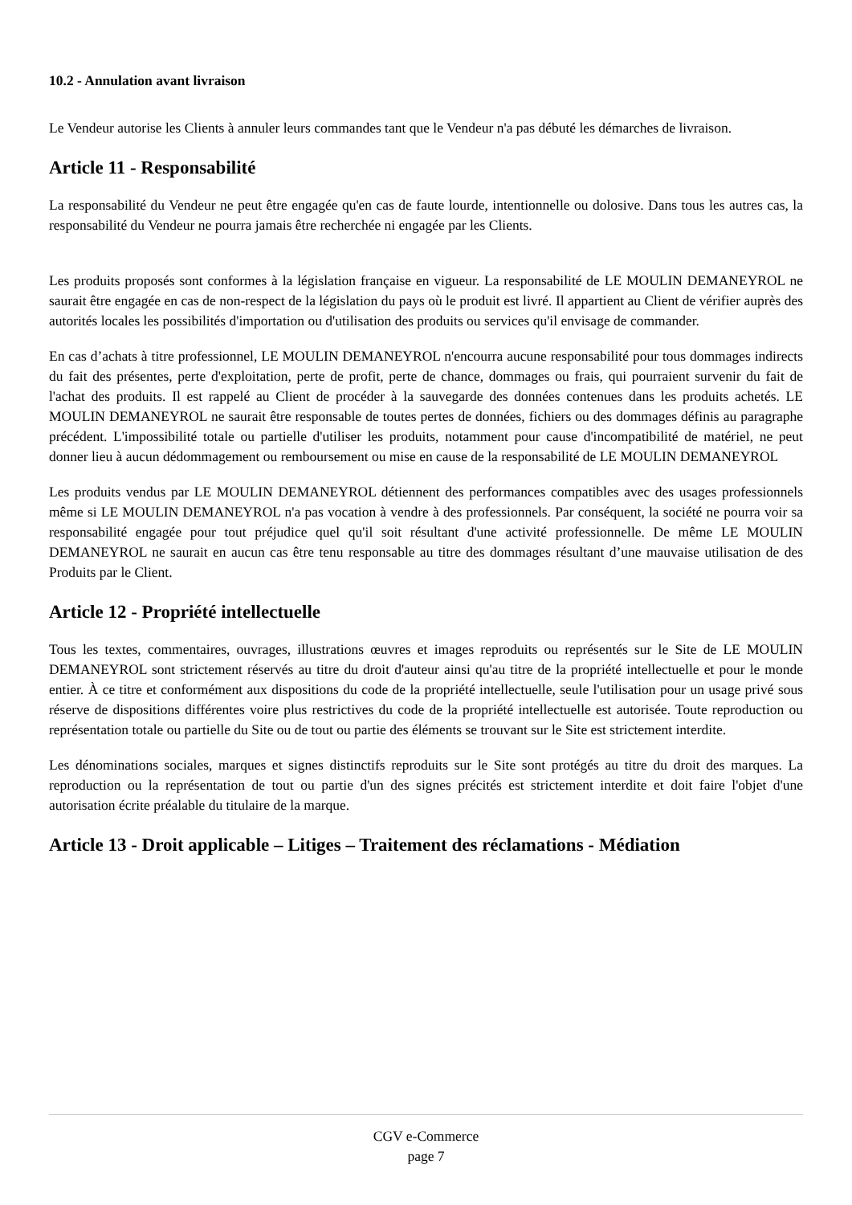10.2 - Annulation avant livraison
Le Vendeur autorise les Clients à annuler leurs commandes tant que le Vendeur n'a pas débuté les démarches de livraison.
Article 11 - Responsabilité
La responsabilité du Vendeur ne peut être engagée qu'en cas de faute lourde, intentionnelle ou dolosive. Dans tous les autres cas, la responsabilité du Vendeur ne pourra jamais être recherchée ni engagée par les Clients.
Les produits proposés sont conformes à la législation française en vigueur. La responsabilité de LE MOULIN DEMANEYROL ne saurait être engagée en cas de non-respect de la législation du pays où le produit est livré. Il appartient au Client de vérifier auprès des autorités locales les possibilités d'importation ou d'utilisation des produits ou services qu'il envisage de commander.
En cas d’achats à titre professionnel, LE MOULIN DEMANEYROL n'encourra aucune responsabilité pour tous dommages indirects du fait des présentes, perte d'exploitation, perte de profit, perte de chance, dommages ou frais, qui pourraient survenir du fait de l'achat des produits. Il est rappelé au Client de procéder à la sauvegarde des données contenues dans les produits achetés. LE MOULIN DEMANEYROL ne saurait être responsable de toutes pertes de données, fichiers ou des dommages définis au paragraphe précédent. L'impossibilité totale ou partielle d'utiliser les produits, notamment pour cause d'incompatibilité de matériel, ne peut donner lieu à aucun dédommagement ou remboursement ou mise en cause de la responsabilité de LE MOULIN DEMANEYROL
Les produits vendus par LE MOULIN DEMANEYROL détiennent des performances compatibles avec des usages professionnels même si LE MOULIN DEMANEYROL n'a pas vocation à vendre à des professionnels. Par conséquent, la société ne pourra voir sa responsabilité engagée pour tout préjudice quel qu'il soit résultant d'une activité professionnelle. De même LE MOULIN DEMANEYROL ne saurait en aucun cas être tenu responsable au titre des dommages résultant d’une mauvaise utilisation de des Produits par le Client.
Article 12 - Propriété intellectuelle
Tous les textes, commentaires, ouvrages, illustrations œuvres et images reproduits ou représentés sur le Site de LE MOULIN DEMANEYROL sont strictement réservés au titre du droit d'auteur ainsi qu'au titre de la propriété intellectuelle et pour le monde entier. À ce titre et conformément aux dispositions du code de la propriété intellectuelle, seule l'utilisation pour un usage privé sous réserve de dispositions différentes voire plus restrictives du code de la propriété intellectuelle est autorisée. Toute reproduction ou représentation totale ou partielle du Site ou de tout ou partie des éléments se trouvant sur le Site est strictement interdite.
Les dénominations sociales, marques et signes distinctifs reproduits sur le Site sont protégés au titre du droit des marques. La reproduction ou la représentation de tout ou partie d'un des signes précités est strictement interdite et doit faire l'objet d'une autorisation écrite préalable du titulaire de la marque.
Article 13 - Droit applicable – Litiges – Traitement des réclamations - Médiation
CGV e-Commerce
page 7